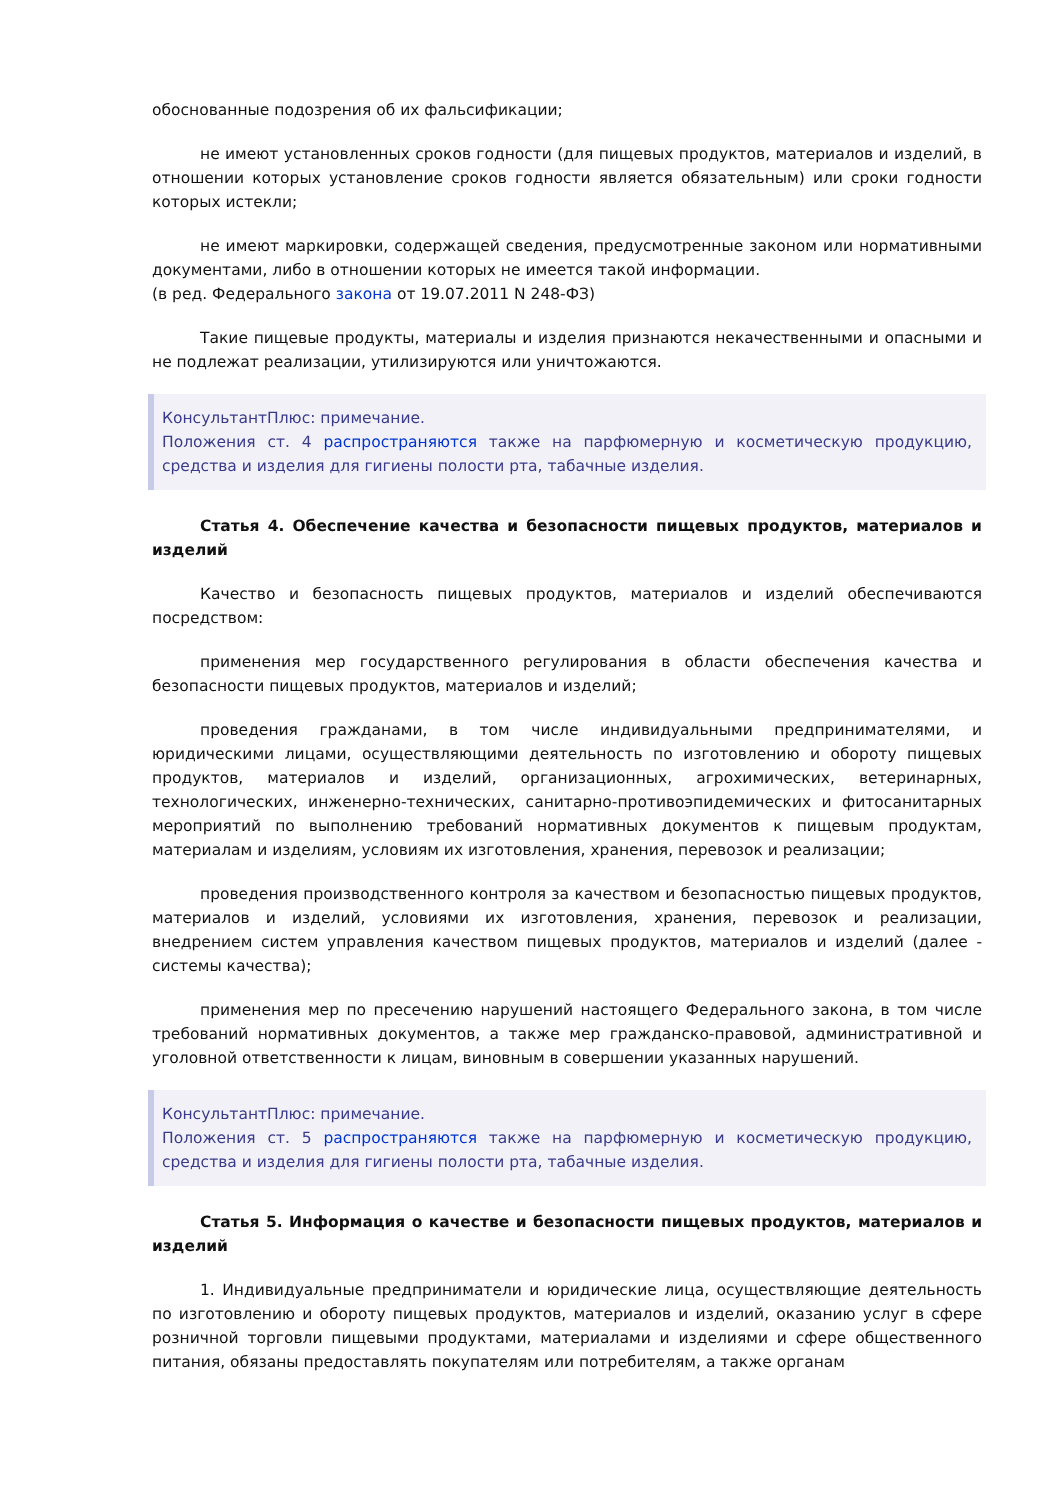обоснованные подозрения об их фальсификации;
не имеют установленных сроков годности (для пищевых продуктов, материалов и изделий, в отношении которых установление сроков годности является обязательным) или сроки годности которых истекли;
не имеют маркировки, содержащей сведения, предусмотренные законом или нормативными документами, либо в отношении которых не имеется такой информации.
(в ред. Федерального закона от 19.07.2011 N 248-ФЗ)
Такие пищевые продукты, материалы и изделия признаются некачественными и опасными и не подлежат реализации, утилизируются или уничтожаются.
КонсультантПлюс: примечание.
Положения ст. 4 распространяются также на парфюмерную и косметическую продукцию, средства и изделия для гигиены полости рта, табачные изделия.
Статья 4. Обеспечение качества и безопасности пищевых продуктов, материалов и изделий
Качество и безопасность пищевых продуктов, материалов и изделий обеспечиваются посредством:
применения мер государственного регулирования в области обеспечения качества и безопасности пищевых продуктов, материалов и изделий;
проведения гражданами, в том числе индивидуальными предпринимателями, и юридическими лицами, осуществляющими деятельность по изготовлению и обороту пищевых продуктов, материалов и изделий, организационных, агрохимических, ветеринарных, технологических, инженерно-технических, санитарно-противоэпидемических и фитосанитарных мероприятий по выполнению требований нормативных документов к пищевым продуктам, материалам и изделиям, условиям их изготовления, хранения, перевозок и реализации;
проведения производственного контроля за качеством и безопасностью пищевых продуктов, материалов и изделий, условиями их изготовления, хранения, перевозок и реализации, внедрением систем управления качеством пищевых продуктов, материалов и изделий (далее - системы качества);
применения мер по пресечению нарушений настоящего Федерального закона, в том числе требований нормативных документов, а также мер гражданско-правовой, административной и уголовной ответственности к лицам, виновным в совершении указанных нарушений.
КонсультантПлюс: примечание.
Положения ст. 5 распространяются также на парфюмерную и косметическую продукцию, средства и изделия для гигиены полости рта, табачные изделия.
Статья 5. Информация о качестве и безопасности пищевых продуктов, материалов и изделий
1. Индивидуальные предприниматели и юридические лица, осуществляющие деятельность по изготовлению и обороту пищевых продуктов, материалов и изделий, оказанию услуг в сфере розничной торговли пищевыми продуктами, материалами и изделиями и сфере общественного питания, обязаны предоставлять покупателям или потребителям, а также органам